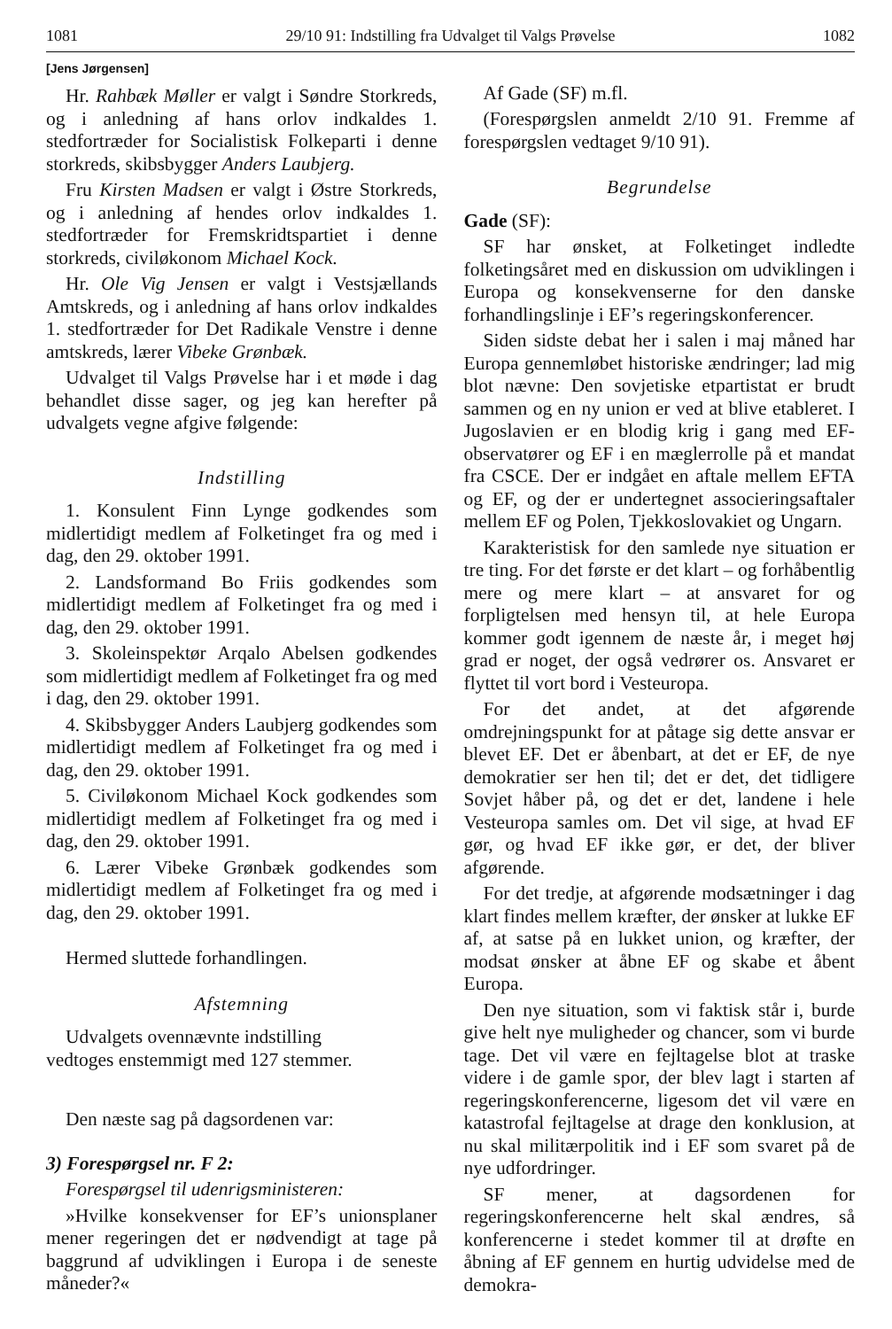1081 29/10 91: Indstilling fra Udvalget til Valgs Prøvelse 1082
[Jens Jørgensen]
Hr. Rahbæk Møller er valgt i Søndre Storkreds, og i anledning af hans orlov indkaldes 1. stedfortræder for Socialistisk Folkeparti i denne storkreds, skibsbygger Anders Laubjerg.
Fru Kirsten Madsen er valgt i Østre Storkreds, og i anledning af hendes orlov indkaldes 1. stedfortræder for Fremskridtspartiet i denne storkreds, civiløkonom Michael Kock.
Hr. Ole Vig Jensen er valgt i Vestsjællands Amtskreds, og i anledning af hans orlov indkaldes 1. stedfortræder for Det Radikale Venstre i denne amtskreds, lærer Vibeke Grønbæk.
Udvalget til Valgs Prøvelse har i et møde i dag behandlet disse sager, og jeg kan herefter på udvalgets vegne afgive følgende:
Indstilling
1. Konsulent Finn Lynge godkendes som midlertidigt medlem af Folketinget fra og med i dag, den 29. oktober 1991.
2. Landsformand Bo Friis godkendes som midlertidigt medlem af Folketinget fra og med i dag, den 29. oktober 1991.
3. Skoleinspektør Arqalo Abelsen godkendes som midlertidigt medlem af Folketinget fra og med i dag, den 29. oktober 1991.
4. Skibsbygger Anders Laubjerg godkendes som midlertidigt medlem af Folketinget fra og med i dag, den 29. oktober 1991.
5. Civiløkonom Michael Kock godkendes som midlertidigt medlem af Folketinget fra og med i dag, den 29. oktober 1991.
6. Lærer Vibeke Grønbæk godkendes som midlertidigt medlem af Folketinget fra og med i dag, den 29. oktober 1991.
Hermed sluttede forhandlingen.
Afstemning
Udvalgets ovennævnte indstilling
vedtoges enstemmigt med 127 stemmer.
Den næste sag på dagsordenen var:
3) Forespørgsel nr. F 2:
Forespørgsel til udenrigsministeren:
»Hvilke konsekvenser for EF’s unionsplaner mener regeringen det er nødvendigt at tage på baggrund af udviklingen i Europa i de seneste måneder?«
Af Gade (SF) m.fl.
(Forespørgslen anmeldt 2/10 91. Fremme af forespørgslen vedtaget 9/10 91).
Begrundelse
Gade (SF):
SF har ønsket, at Folketinget indledte folketingsåret med en diskussion om udviklingen i Europa og konsekvenserne for den danske forhandlingslinje i EF’s regeringskonferencer.
Siden sidste debat her i salen i maj måned har Europa gennemløbet historiske ændringer; lad mig blot nævne: Den sovjetiske etpartistat er brudt sammen og en ny union er ved at blive etableret. I Jugoslavien er en blodig krig i gang med EF-observatører og EF i en mæglerrolle på et mandat fra CSCE. Der er indgået en aftale mellem EFTA og EF, og der er undertegnet associeringsaftaler mellem EF og Polen, Tjekkoslovakiet og Ungarn.
Karakteristisk for den samlede nye situation er tre ting. For det første er det klart – og forhåbentlig mere og mere klart – at ansvaret for og forpligtelsen med hensyn til, at hele Europa kommer godt igennem de næste år, i meget høj grad er noget, der også vedrører os. Ansvaret er flyttet til vort bord i Vesteuropa.
For det andet, at det afgørende omdrejningspunkt for at påtage sig dette ansvar er blevet EF. Det er åbenbart, at det er EF, de nye demokratier ser hen til; det er det, det tidligere Sovjet håber på, og det er det, landene i hele Vesteuropa samles om. Det vil sige, at hvad EF gør, og hvad EF ikke gør, er det, der bliver afgørende.
For det tredje, at afgørende modsætninger i dag klart findes mellem kræfter, der ønsker at lukke EF af, at satse på en lukket union, og kræfter, der modsat ønsker at åbne EF og skabe et åbent Europa.
Den nye situation, som vi faktisk står i, burde give helt nye muligheder og chancer, som vi burde tage. Det vil være en fejltagelse blot at traske videre i de gamle spor, der blev lagt i starten af regeringskonferencerne, ligesom det vil være en katastrofal fejltagelse at drage den konklusion, at nu skal militærpolitik ind i EF som svaret på de nye udfordringer.
SF mener, at dagsordenen for regeringskonferencerne helt skal ændres, så konferencerne i stedet kommer til at drøfte en åbning af EF gennem en hurtig udvidelse med de demokra-